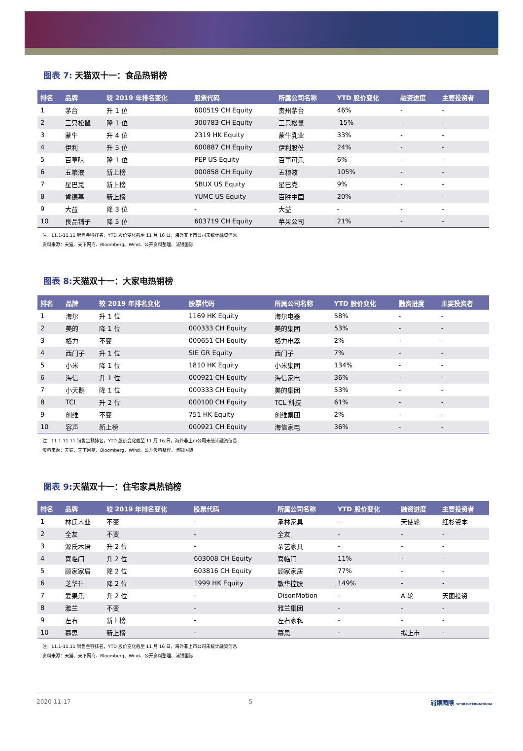图表 7: 天猫双十一：食品热销榜
| 排名 | 品牌 | 较 2019 年排名变化 | 股票代码 | 所属公司名称 | YTD 股价变化 | 融资进度 | 主要投资者 |
| --- | --- | --- | --- | --- | --- | --- | --- |
| 1 | 茅台 | 升 1 位 | 600519 CH Equity | 贵州茅台 | 46% | - | - |
| 2 | 三只松鼠 | 降 1 位 | 300783 CH Equity | 三只松鼠 | -15% | - | - |
| 3 | 蒙牛 | 升 4 位 | 2319 HK Equity | 蒙牛乳业 | 33% | - | - |
| 4 | 伊利 | 升 5 位 | 600887 CH Equity | 伊利股份 | 24% | - | - |
| 5 | 百草味 | 降 1 位 | PEP US Equity | 百事可乐 | 6% | - | - |
| 6 | 五粮液 | 新上榜 | 000858 CH Equity | 五粮液 | 105% | - | - |
| 7 | 星巴克 | 新上榜 | SBUX US Equity | 星巴克 | 9% | - | - |
| 8 | 肯德基 | 新上榜 | YUMC US Equity | 百胜中国 | 20% | - | - |
| 9 | 大益 | 降 3 位 | - | 大益 | - | - | - |
| 10 | 良品铺子 | 降 5 位 | 603719 CH Equity | 苹果公司 | 21% | - | - |
注：11.1-11.11 销售金额排名，YTD 股价变化截至 11 月 16 日，海外非上市公司未统计融资信息
资料来源：天猫、天下网商、Bloomberg、Wind、公开资料整理、浦银国际
图表 8: 天猫双十一：大家电热销榜
| 排名 | 品牌 | 较 2019 年排名变化 | 股票代码 | 所属公司名称 | YTD 股价变化 | 融资进度 | 主要投资者 |
| --- | --- | --- | --- | --- | --- | --- | --- |
| 1 | 海尔 | 升 1 位 | 1169 HK Equity | 海尔电器 | 58% | - | - |
| 2 | 美的 | 降 1 位 | 000333 CH Equity | 美的集团 | 53% | - | - |
| 3 | 格力 | 不变 | 000651 CH Equity | 格力电器 | 2% | - | - |
| 4 | 西门子 | 升 1 位 | SIE GR Equity | 西门子 | 7% | - | - |
| 5 | 小米 | 降 1 位 | 1810 HK Equity | 小米集团 | 134% | - | - |
| 6 | 海信 | 升 1 位 | 000921 CH Equity | 海信家电 | 36% | - | - |
| 7 | 小天鹅 | 降 1 位 | 000333 CH Equity | 美的集团 | 53% | - | - |
| 8 | TCL | 升 2 位 | 000100 CH Equity | TCL 科技 | 61% | - | - |
| 9 | 创维 | 不变 | 751 HK Equity | 创维集团 | 2% | - | - |
| 10 | 容声 | 新上榜 | 000921 CH Equity | 海信家电 | 36% | - | - |
注：11.1-11.11 销售金额排名，YTD 股价变化截至 11 月 16 日，海外非上市公司未统计融资信息
资料来源：天猫、天下网商、Bloomberg、Wind、公开资料整理、浦银国际
图表 9: 天猫双十一：住宅家具热销榜
| 排名 | 品牌 | 较 2019 年排名变化 | 股票代码 | 所属公司名称 | YTD 股价变化 | 融资进度 | 主要投资者 |
| --- | --- | --- | --- | --- | --- | --- | --- |
| 1 | 林氏木业 | 不变 | - | 承林家具 | - | 天使轮 | 红杉资本 |
| 2 | 全友 | 不变 | - | 全友 | - | - | - |
| 3 | 源氏木语 | 升 2 位 | - | 朵艺家具 | - | - | - |
| 4 | 喜临门 | 升 2 位 | 603008 CH Equity | 喜临门 | 11% | - | - |
| 5 | 顾家家居 | 降 2 位 | 603816 CH Equity | 顾家家居 | 77% | - | - |
| 6 | 芝华仕 | 降 2 位 | 1999 HK Equity | 敏华控股 | 149% | - | - |
| 7 | 爱果乐 | 升 2 位 | - | DisonMotion | - | A 轮 | 天图投资 |
| 8 | 雅兰 | 不变 | - | 雅兰集团 | - | - | - |
| 9 | 左右 | 新上榜 | - | 左右家私 | - | - | - |
| 10 | 慕思 | 新上榜 | - | 慕思 | - | 拟上市 | - |
注：11.1-11.11 销售金额排名，YTD 股价变化截至 11 月 16 日，海外非上市公司未统计融资信息
资料来源：天猫、天下网商、Bloomberg、Wind、公开资料整理、浦银国际
2020-11-17 5 浦銀國際 SPDB INTERNATIONAL